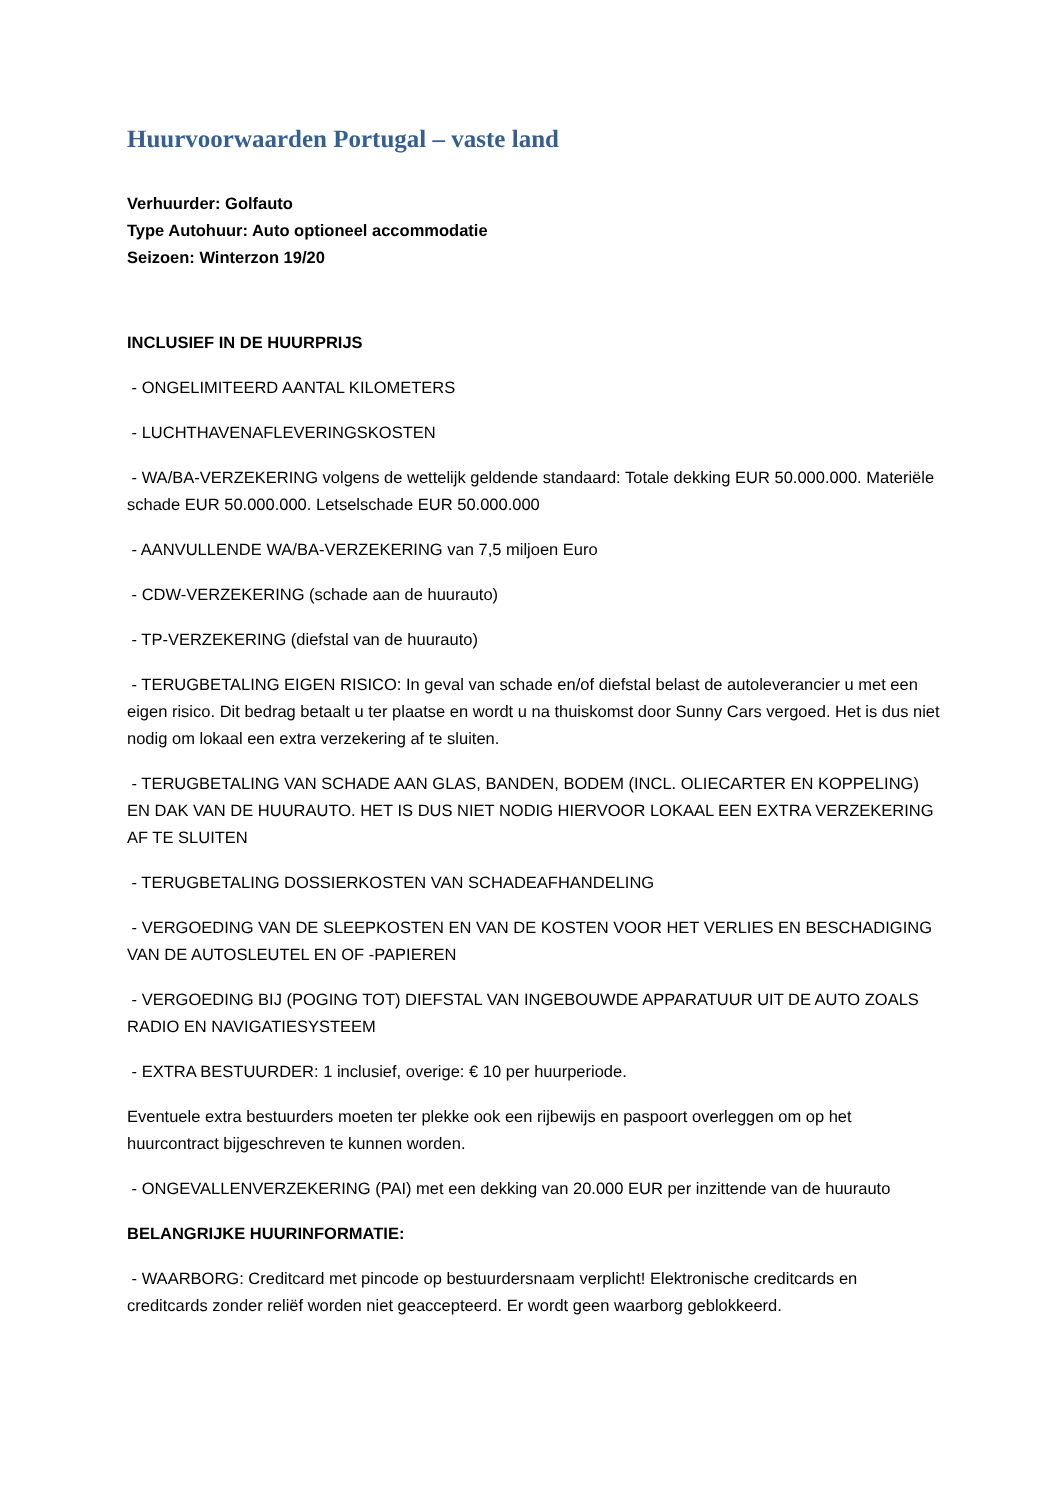Huurvoorwaarden Portugal – vaste land
Verhuurder: Golfauto
Type Autohuur: Auto optioneel accommodatie
Seizoen: Winterzon 19/20
INCLUSIEF IN DE HUURPRIJS
- ONGELIMITEERD AANTAL KILOMETERS
- LUCHTHAVENAFLEVERINGSKOSTEN
- WA/BA-VERZEKERING volgens de wettelijk geldende standaard: Totale dekking EUR 50.000.000. Materiële schade EUR 50.000.000. Letselschade EUR 50.000.000
- AANVULLENDE WA/BA-VERZEKERING van 7,5 miljoen Euro
- CDW-VERZEKERING (schade aan de huurauto)
- TP-VERZEKERING (diefstal van de huurauto)
- TERUGBETALING EIGEN RISICO: In geval van schade en/of diefstal belast de autoleverancier u met een eigen risico. Dit bedrag betaalt u ter plaatse en wordt u na thuiskomst door Sunny Cars vergoed. Het is dus niet nodig om lokaal een extra verzekering af te sluiten.
- TERUGBETALING VAN SCHADE AAN GLAS, BANDEN, BODEM (INCL. OLIECARTER EN KOPPELING) EN DAK VAN DE HUURAUTO. HET IS DUS NIET NODIG HIERVOOR LOKAAL EEN EXTRA VERZEKERING AF TE SLUITEN
- TERUGBETALING DOSSIERKOSTEN VAN SCHADEAFHANDELING
- VERGOEDING VAN DE SLEEPKOSTEN EN VAN DE KOSTEN VOOR HET VERLIES EN BESCHADIGING VAN DE AUTOSLEUTEL EN OF -PAPIEREN
- VERGOEDING BIJ (POGING TOT) DIEFSTAL VAN INGEBOUWDE APPARATUUR UIT DE AUTO ZOALS RADIO EN NAVIGATIESYSTEEM
- EXTRA BESTUURDER: 1 inclusief, overige: € 10 per huurperiode.
Eventuele extra bestuurders moeten ter plekke ook een rijbewijs en paspoort overleggen om op het huurcontract bijgeschreven te kunnen worden.
- ONGEVALLENVERZEKERING (PAI) met een dekking van 20.000 EUR per inzittende van de huurauto
BELANGRIJKE HUURINFORMATIE:
- WAARBORG: Creditcard met pincode op bestuurdersnaam verplicht! Elektronische creditcards en creditcards zonder reliëf worden niet geaccepteerd. Er wordt geen waarborg geblokkeerd.